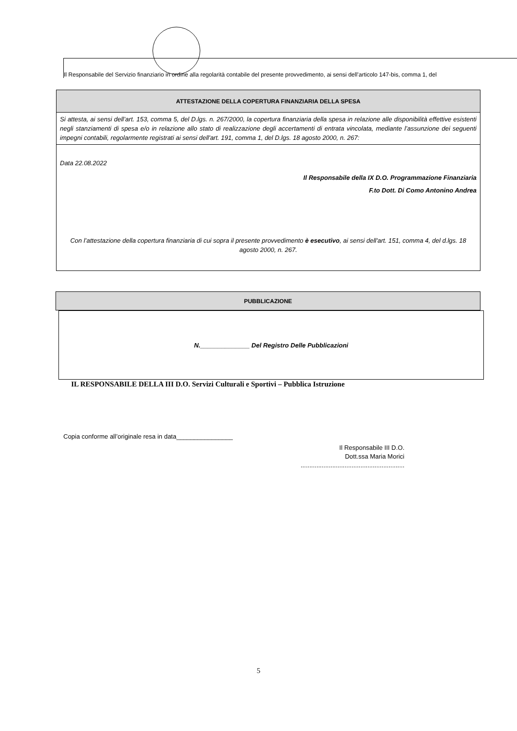Il Responsabile del Servizio finanziario in ordine alla regolarità contabile del presente provvedimento, ai sensi dell’articolo 147-bis, comma 1, del
ATTESTAZIONE DELLA COPERTURA FINANZIARIA DELLA SPESA
Si attesta, ai sensi dell’art. 153, comma 5, del D.lgs. n. 267/2000, la copertura finanziaria della spesa in relazione alle disponibilità effettive esistenti negli stanziamenti di spesa e/o in relazione allo stato di realizzazione degli accertamenti di entrata vincolata, mediante l’assunzione dei seguenti impegni contabili, regolarmente registrati ai sensi dell'art. 191, comma 1, del D.lgs. 18 agosto 2000, n. 267:
Data 22.08.2022
Il Responsabile della IX D.O. Programmazione Finanziaria
F.to Dott. Di Como Antonino Andrea
Con l’attestazione della copertura finanziaria di cui sopra il presente provvedimento è esecutivo, ai sensi dell'art. 151, comma 4, del d.lgs. 18 agosto 2000, n. 267.
PUBBLICAZIONE
N.______________ Del Registro Delle Pubblicazioni
IL RESPONSABILE DELLA III D.O. Servizi Culturali e Sportivi – Pubblica Istruzione
Copia conforme all’originale resa in data________________
Il Responsabile III D.O.
Dott.ssa Maria Morici
...........................................................
5